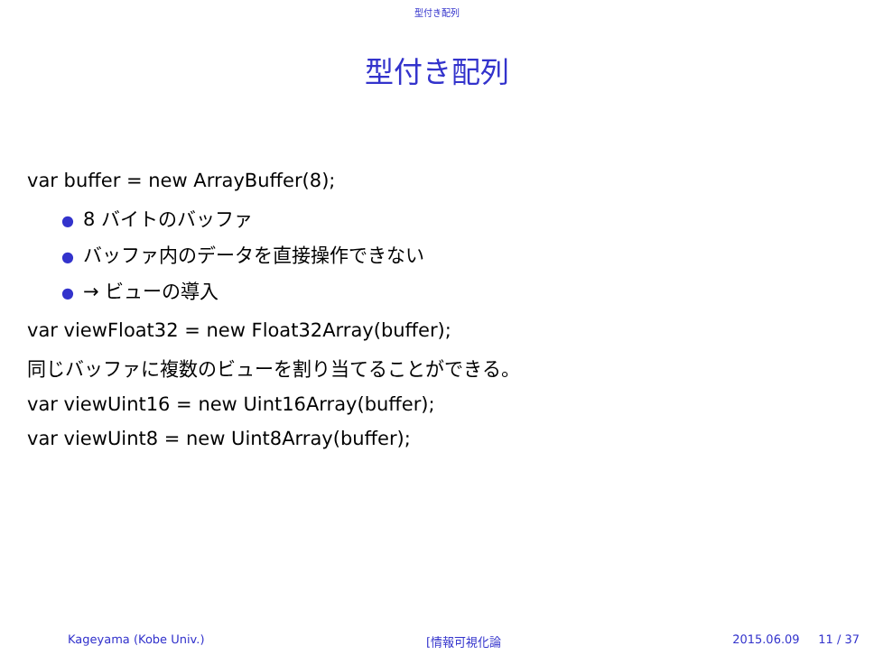型付き配列
型付き配列
var buffer = new ArrayBuffer(8);
● 8 バイトのバッファ
● バッファ内のデータを直接操作できない
● → ビューの導入
var viewFloat32 = new Float32Array(buffer);
同じバッファに複数のビューを割り当てることができる。
var viewUint16 = new Uint16Array(buffer);
var viewUint8 = new Uint8Array(buffer);
Kageyama (Kobe Univ.) [情報可視化論 2015.06.09 11 / 37